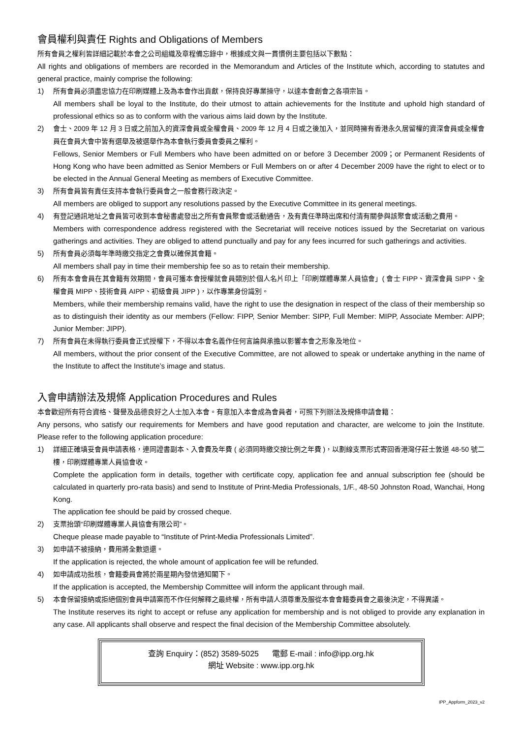會員權利與責任 Rights and Obligations of Members
所有會員之權利皆詳細記載於本會之公司組織及章程備忘錄中，根據成文與一貫慣例主要包括以下數點：
All rights and obligations of members are recorded in the Memorandum and Articles of the Institute which, according to statutes and general practice, mainly comprise the following:
1) 所有會員必須盡忠協力在印刷媒體上及為本會作出貢獻，保持良好專業操守，以達本會創會之各項宗旨。
All members shall be loyal to the Institute, do their utmost to attain achievements for the Institute and uphold high standard of professional ethics so as to conform with the various aims laid down by the Institute.
2) 會士、2009 年 12 月 3 日或之前加入的資深會員或全權會員、2009 年 12 月 4 日或之後加入，並同時擁有香港永久居留權的資深會員或全權會員在會員大會中皆有選舉及被選舉作為本會執行委員會委員之權利。
Fellows, Senior Members or Full Members who have been admitted on or before 3 December 2009；or Permanent Residents of Hong Kong who have been admitted as Senior Members or Full Members on or after 4 December 2009 have the right to elect or to be elected in the Annual General Meeting as members of Executive Committee.
3) 所有會員皆有責任支持本會執行委員會之一般會務行政決定。
All members are obliged to support any resolutions passed by the Executive Committee in its general meetings.
4) 有登記通訊地址之會員皆可收到本會秘書處發出之所有會員聚會或活動通告，及有責任準時出席和付清有關參與該聚會或活動之費用。
Members with correspondence address registered with the Secretariat will receive notices issued by the Secretariat on various gatherings and activities. They are obliged to attend punctually and pay for any fees incurred for such gatherings and activities.
5) 所有會員必須每年準時繳交指定之會費以確保其會籍。
All members shall pay in time their membership fee so as to retain their membership.
6) 所有本會會員在其會籍有效期間，會員可獲本會授權就會員類別於個人名片印上「印刷媒體專業人員協會」( 會士 FIPP、資深會員 SIPP、全權會員 MIPP、技術會員 AIPP、初級會員 JIPP )，以作專業身份識別。
Members, while their membership remains valid, have the right to use the designation in respect of the class of their membership so as to distinguish their identity as our members (Fellow: FIPP, Senior Member: SIPP, Full Member: MIPP, Associate Member: AIPP; Junior Member: JIPP).
7) 所有會員在未得執行委員會正式授權下，不得以本會名義作任何言論與承擔以影響本會之形象及地位。
All members, without the prior consent of the Executive Committee, are not allowed to speak or undertake anything in the name of the Institute to affect the Institute’s image and status.
入會申請辦法及規條 Application Procedures and Rules
本會歡迎所有符合資格、聲譽及品德良好之人士加入本會。有意加入本會成為會員者，可照下列辦法及規條申請會籍：
Any persons, who satisfy our requirements for Members and have good reputation and character, are welcome to join the Institute. Please refer to the following application procedure:
1) 詳細正確填妥會員申請表格，連同證書副本、入會費及年費 ( 必須同時繳交按比例之年費 )，以劃線支票形式寄回香港灣仔莊士敦道 48-50 號二樓，印刷媒體專業人員協會收。
Complete the application form in details, together with certificate copy, application fee and annual subscription fee (should be calculated in quarterly pro-rata basis) and send to Institute of Print-Media Professionals, 1/F., 48-50 Johnston Road, Wanchai, Hong Kong.
The application fee should be paid by crossed cheque.
2) 支票抬頭“印刷媒體專業人員協會有限公司”。
Cheque please made payable to “Institute of Print-Media Professionals Limited”.
3) 如申請不被接納，費用將全數退還。
If the application is rejected, the whole amount of application fee will be refunded.
4) 如申請成功批核，會籍委員會將於兩星期內發信通知閣下。
If the application is accepted, the Membership Committee will inform the applicant through mail.
5) 本會保留接納或拒絕個別會員申請案而不作任何解釋之最終權，所有申請人須尊重及服從本會會籍委員會之最後決定，不得異議。
The Institute reserves its right to accept or refuse any application for membership and is not obliged to provide any explanation in any case. All applicants shall observe and respect the final decision of the Membership Committee absolutely.
查詢 Enquiry：(852) 3589-5025 電郵 E-mail : info@ipp.org.hk
網址 Website : www.ipp.org.hk
IPP_Appform_2023_v2